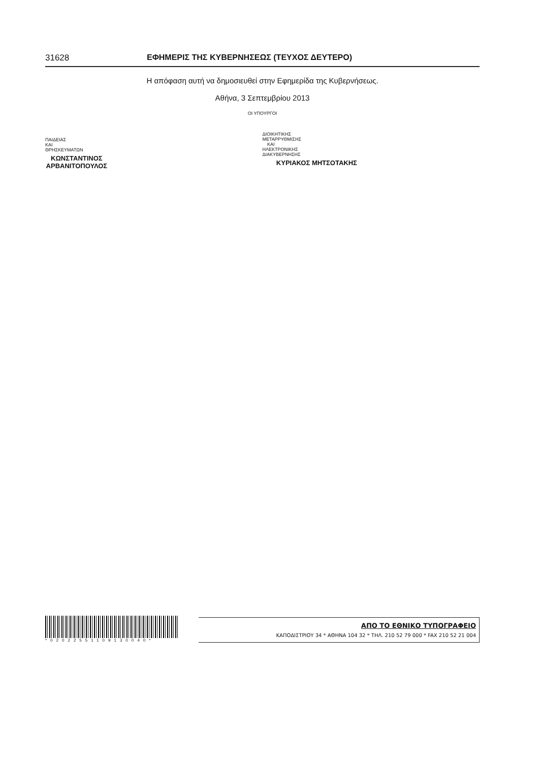31628 ΕΦΗΜΕΡΙΣ ΤΗΣ ΚΥΒΕΡΝΗΣΕΩΣ (ΤΕΥΧΟΣ ΔΕΥΤΕΡΟ)
Η απόφαση αυτή να δημοσιευθεί στην Εφημερίδα της Κυβερνήσεως.
Αθήνα, 3 Σεπτεμβρίου 2013
ΟΙ ΥΠΟΥΡΓΟΙ
ΠΑΙΔΕΙΑΣ ΚΑΙ ΘΡΗΣΚΕΥΜΑΤΩΝ
ΚΩΝΣΤΑΝΤΙΝΟΣ ΑΡΒΑΝΙΤΟΠΟΥΛΟΣ
ΔΙΟΙΚΗΤΙΚΗΣ ΜΕΤΑΡΡΥΘΜΙΣΗΣ
ΚΑΙ ΗΛΕΚΤΡΟΝΙΚΗΣ ΔΙΑΚΥΒΕΡΝΗΣΗΣ
ΚΥΡΙΑΚΟΣ ΜΗΤΣΟΤΑΚΗΣ
*02022551109130040*
ΑΠΟ ΤΟ ΕΘΝΙΚΟ ΤΥΠΟΓΡΑΦΕΙΟ
ΚΑΠΟΔΙΣΤΡΙΟΥ 34 * ΑΘΗΝΑ 104 32 * ΤΗΛ. 210 52 79 000 * FAX 210 52 21 004